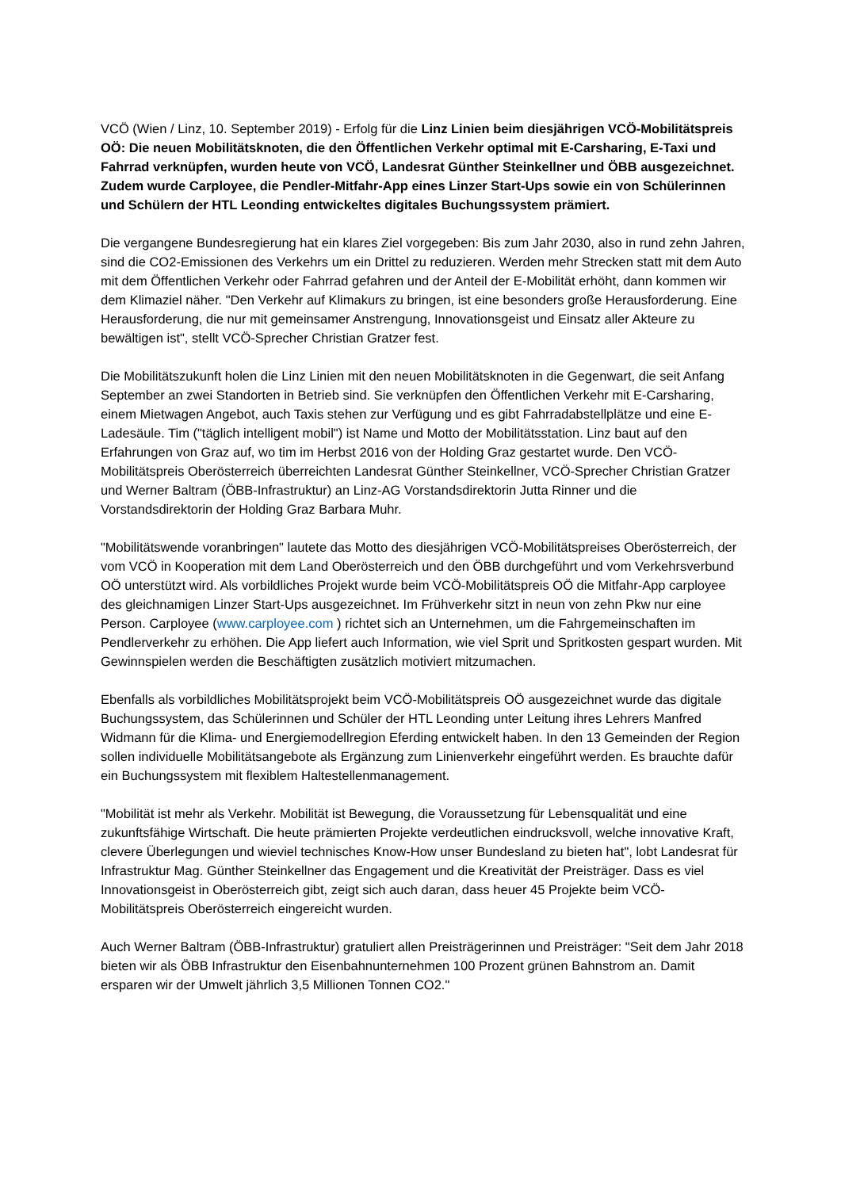VCÖ (Wien / Linz, 10. September 2019) - Erfolg für die Linz Linien beim diesjährigen VCÖ-Mobilitätspreis OÖ: Die neuen Mobilitätsknoten, die den Öffentlichen Verkehr optimal mit E-Carsharing, E-Taxi und Fahrrad verknüpfen, wurden heute von VCÖ, Landesrat Günther Steinkellner und ÖBB ausgezeichnet. Zudem wurde Carployee, die Pendler-Mitfahr-App eines Linzer Start-Ups sowie ein von Schülerinnen und Schülern der HTL Leonding entwickeltes digitales Buchungssystem prämiert.
Die vergangene Bundesregierung hat ein klares Ziel vorgegeben: Bis zum Jahr 2030, also in rund zehn Jahren, sind die CO2-Emissionen des Verkehrs um ein Drittel zu reduzieren. Werden mehr Strecken statt mit dem Auto mit dem Öffentlichen Verkehr oder Fahrrad gefahren und der Anteil der E-Mobilität erhöht, dann kommen wir dem Klimaziel näher. "Den Verkehr auf Klimakurs zu bringen, ist eine besonders große Herausforderung. Eine Herausforderung, die nur mit gemeinsamer Anstrengung, Innovationsgeist und Einsatz aller Akteure zu bewältigen ist", stellt VCÖ-Sprecher Christian Gratzer fest.
Die Mobilitätszukunft holen die Linz Linien mit den neuen Mobilitätsknoten in die Gegenwart, die seit Anfang September an zwei Standorten in Betrieb sind. Sie verknüpfen den Öffentlichen Verkehr mit E-Carsharing, einem Mietwagen Angebot, auch Taxis stehen zur Verfügung und es gibt Fahrradabstellplätze und eine E-Ladesäule. Tim ("täglich intelligent mobil") ist Name und Motto der Mobilitätsstation. Linz baut auf den Erfahrungen von Graz auf, wo tim im Herbst 2016 von der Holding Graz gestartet wurde. Den VCÖ-Mobilitätspreis Oberösterreich überreichten Landesrat Günther Steinkellner, VCÖ-Sprecher Christian Gratzer und Werner Baltram (ÖBB-Infrastruktur) an Linz-AG Vorstandsdirektorin Jutta Rinner und die Vorstandsdirektorin der Holding Graz Barbara Muhr.
"Mobilitätswende voranbringen" lautete das Motto des diesjährigen VCÖ-Mobilitätspreises Oberösterreich, der vom VCÖ in Kooperation mit dem Land Oberösterreich und den ÖBB durchgeführt und vom Verkehrsverbund OÖ unterstützt wird. Als vorbildliches Projekt wurde beim VCÖ-Mobilitätspreis OÖ die Mitfahr-App carployee des gleichnamigen Linzer Start-Ups ausgezeichnet. Im Frühverkehr sitzt in neun von zehn Pkw nur eine Person. Carployee (www.carployee.com ) richtet sich an Unternehmen, um die Fahrgemeinschaften im Pendlerverkehr zu erhöhen. Die App liefert auch Information, wie viel Sprit und Spritkosten gespart wurden. Mit Gewinnspielen werden die Beschäftigten zusätzlich motiviert mitzumachen.
Ebenfalls als vorbildliches Mobilitätsprojekt beim VCÖ-Mobilitätspreis OÖ ausgezeichnet wurde das digitale Buchungssystem, das Schülerinnen und Schüler der HTL Leonding unter Leitung ihres Lehrers Manfred Widmann für die Klima- und Energiemodellregion Eferding entwickelt haben. In den 13 Gemeinden der Region sollen individuelle Mobilitätsangebote als Ergänzung zum Linienverkehr eingeführt werden. Es brauchte dafür ein Buchungssystem mit flexiblem Haltestellenmanagement.
"Mobilität ist mehr als Verkehr. Mobilität ist Bewegung, die Voraussetzung für Lebensqualität und eine zukunftsfähige Wirtschaft. Die heute prämierten Projekte verdeutlichen eindrucksvoll, welche innovative Kraft, clevere Überlegungen und wieviel technisches Know-How unser Bundesland zu bieten hat", lobt Landesrat für Infrastruktur Mag. Günther Steinkellner das Engagement und die Kreativität der Preisträger. Dass es viel Innovationsgeist in Oberösterreich gibt, zeigt sich auch daran, dass heuer 45 Projekte beim VCÖ-Mobilitätspreis Oberösterreich eingereicht wurden.
Auch Werner Baltram (ÖBB-Infrastruktur) gratuliert allen Preisträgerinnen und Preisträger: "Seit dem Jahr 2018 bieten wir als ÖBB Infrastruktur den Eisenbahnunternehmen 100 Prozent grünen Bahnstrom an. Damit ersparen wir der Umwelt jährlich 3,5 Millionen Tonnen CO2."